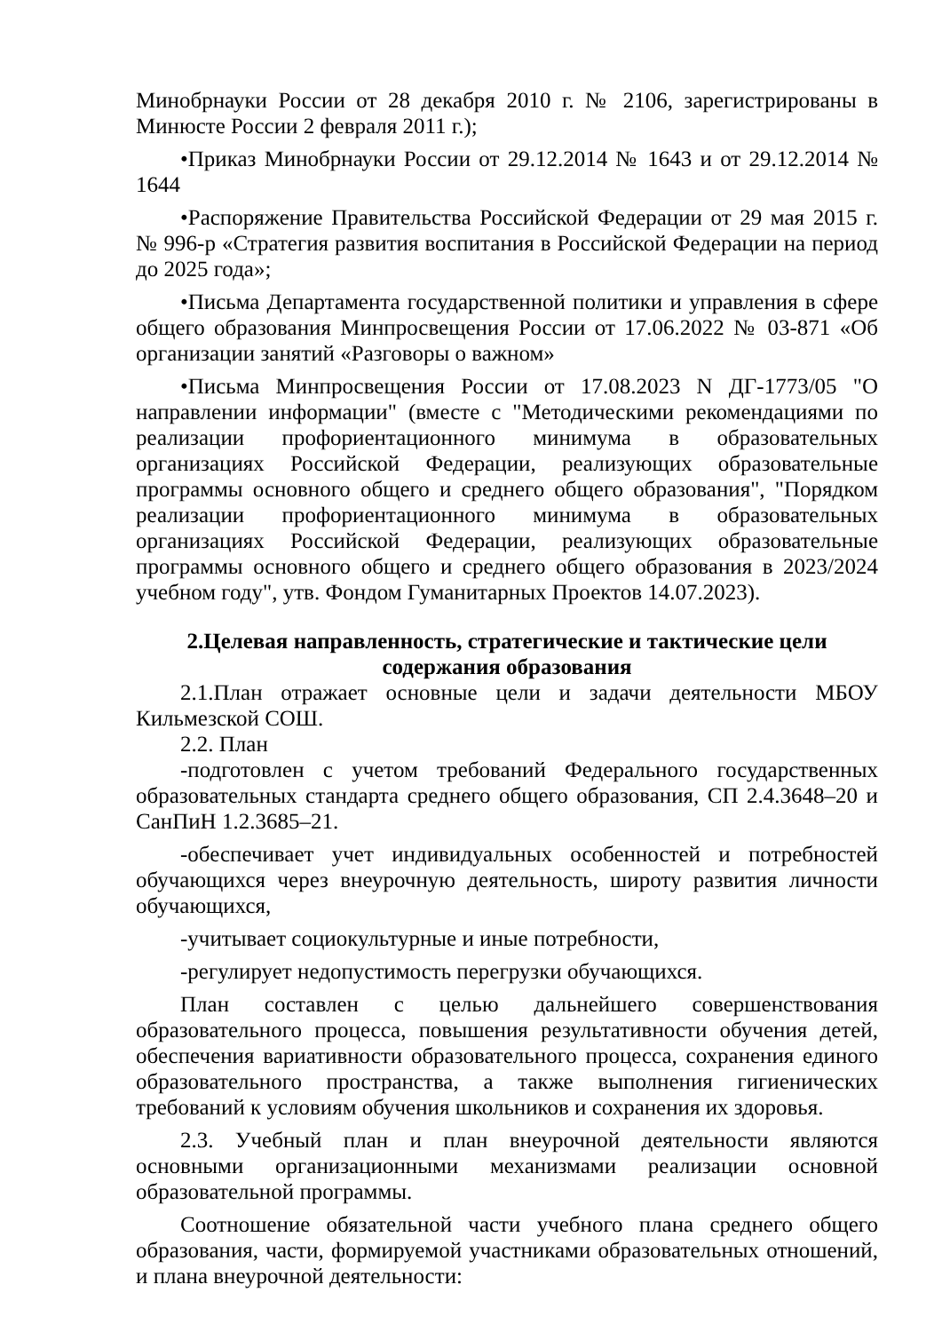Минобрнауки России от 28 декабря 2010 г. № 2106, зарегистрированы в Минюсте России 2 февраля 2011 г.);
•Приказ Минобрнауки России от 29.12.2014 № 1643 и от 29.12.2014 № 1644
•Распоряжение Правительства Российской Федерации от 29 мая 2015 г. № 996-р «Стратегия развития воспитания в Российской Федерации на период до 2025 года»;
•Письма Департамента государственной политики и управления в сфере общего образования Минпросвещения России от 17.06.2022 № 03-871 «Об организации занятий «Разговоры о важном»
•Письма Минпросвещения России от 17.08.2023 N ДГ-1773/05 "О направлении информации" (вместе с "Методическими рекомендациями по реализации профориентационного минимума в образовательных организациях Российской Федерации, реализующих образовательные программы основного общего и среднего общего образования", "Порядком реализации профориентационного минимума в образовательных организациях Российской Федерации, реализующих образовательные программы основного общего и среднего общего образования в 2023/2024 учебном году", утв. Фондом Гуманитарных Проектов 14.07.2023).
2.Целевая направленность, стратегические и тактические цели
содержания образования
2.1.План отражает основные цели и задачи деятельности МБОУ Кильмезской СОШ.
2.2. План
-подготовлен с учетом требований Федерального государственных образовательных стандарта среднего общего образования, СП 2.4.3648–20 и СанПиН 1.2.3685–21.
-обеспечивает учет индивидуальных особенностей и потребностей обучающихся через внеурочную деятельность, широту развития личности обучающихся,
-учитывает социокультурные и иные потребности,
-регулирует недопустимость перегрузки обучающихся.
План составлен с целью дальнейшего совершенствования образовательного процесса, повышения результативности обучения детей, обеспечения вариативности образовательного процесса, сохранения единого образовательного пространства, а также выполнения гигиенических требований к условиям обучения школьников и сохранения их здоровья.
2.3. Учебный план и план внеурочной деятельности являются основными организационными механизмами реализации основной образовательной программы.
Соотношение обязательной части учебного плана среднего общего образования, части, формируемой участниками образовательных отношений, и плана внеурочной деятельности: